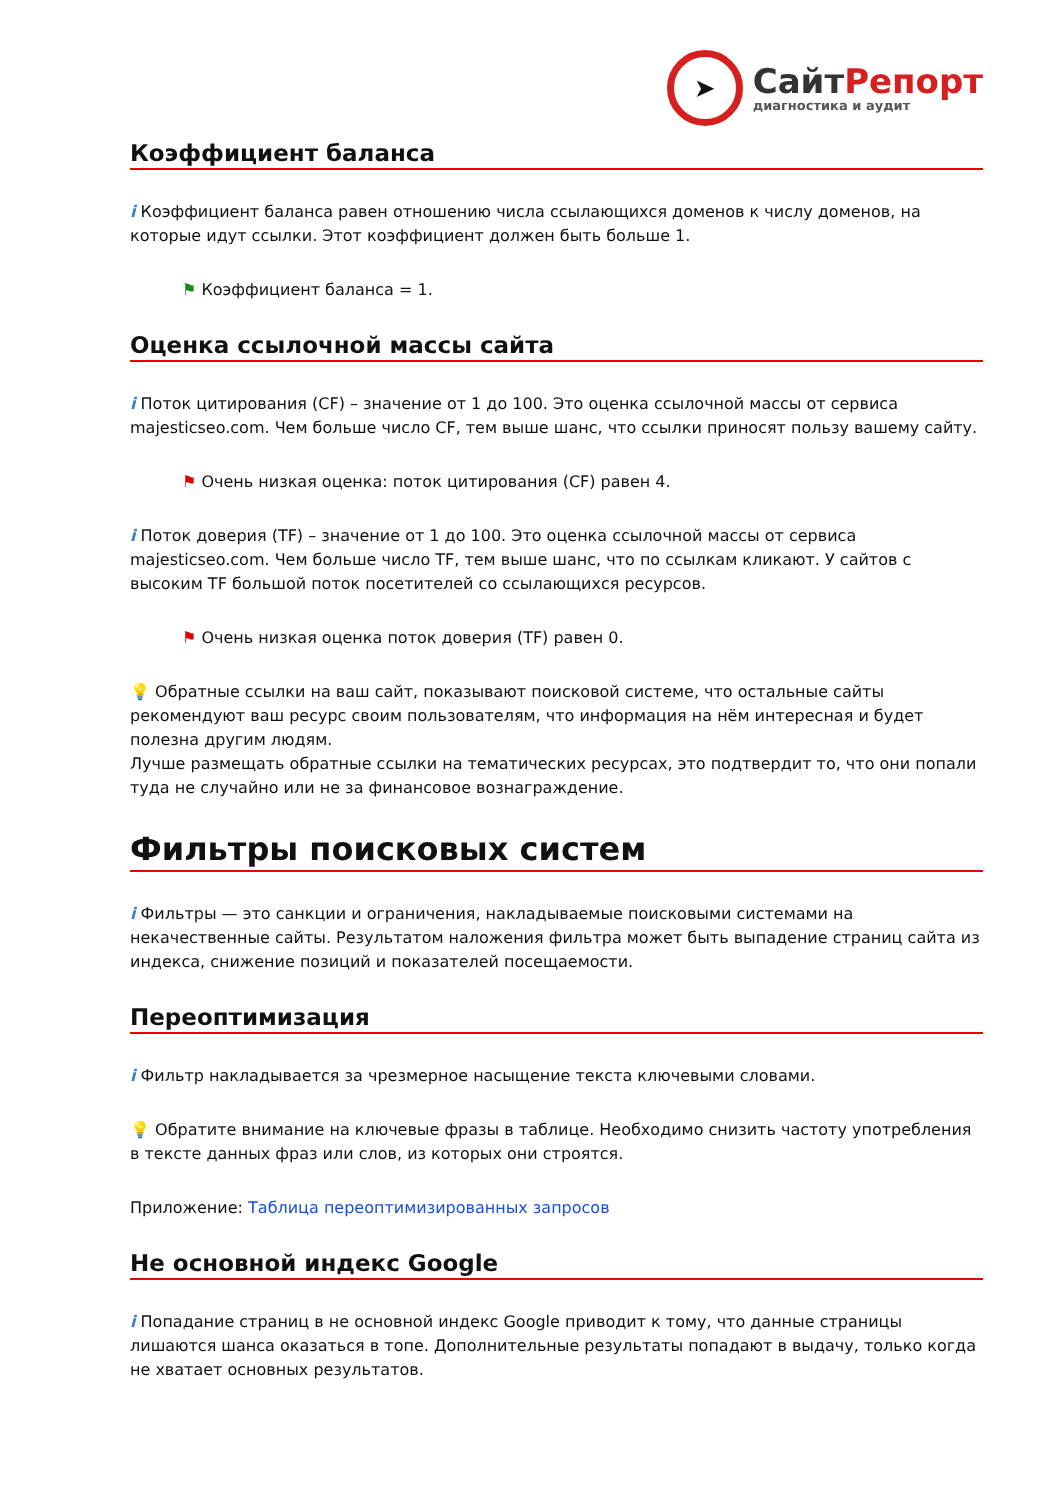➤
СайтРепорт
диагностика и аудит
Коэффициент баланса
i Коэффициент баланса равен отношению числа ссылающихся доменов к числу доменов, на которые идут ссылки. Этот коэффициент должен быть больше 1.
⚑ Коэффициент баланса = 1.
Оценка ссылочной массы сайта
i Поток цитирования (CF) – значение от 1 до 100. Это оценка ссылочной массы от сервиса majesticseo.com. Чем больше число CF, тем выше шанс, что ссылки приносят пользу вашему сайту.
⚑ Очень низкая оценка: поток цитирования (CF) равен 4.
i Поток доверия (TF) – значение от 1 до 100. Это оценка ссылочной массы от сервиса majesticseo.com. Чем больше число TF, тем выше шанс, что по ссылкам кликают. У сайтов с высоким TF большой поток посетителей со ссылающихся ресурсов.
⚑ Очень низкая оценка поток доверия (TF) равен 0.
💡 Обратные ссылки на ваш сайт, показывают поисковой системе, что остальные сайты рекомендуют ваш ресурс своим пользователям, что информация на нём интересная и будет полезна другим людям.
Лучше размещать обратные ссылки на тематических ресурсах, это подтвердит то, что они попали туда не случайно или не за финансовое вознаграждение.
Фильтры поисковых систем
i Фильтры — это санкции и ограничения, накладываемые поисковыми системами на некачественные сайты. Результатом наложения фильтра может быть выпадение страниц сайта из индекса, снижение позиций и показателей посещаемости.
Переоптимизация
i Фильтр накладывается за чрезмерное насыщение текста ключевыми словами.
💡 Обратите внимание на ключевые фразы в таблице. Необходимо снизить частоту употребления в тексте данных фраз или слов, из которых они строятся.
Приложение: Таблица переоптимизированных запросов
Не основной индекс Google
i Попадание страниц в не основной индекс Google приводит к тому, что данные страницы лишаются шанса оказаться в топе. Дополнительные результаты попадают в выдачу, только когда не хватает основных результатов.